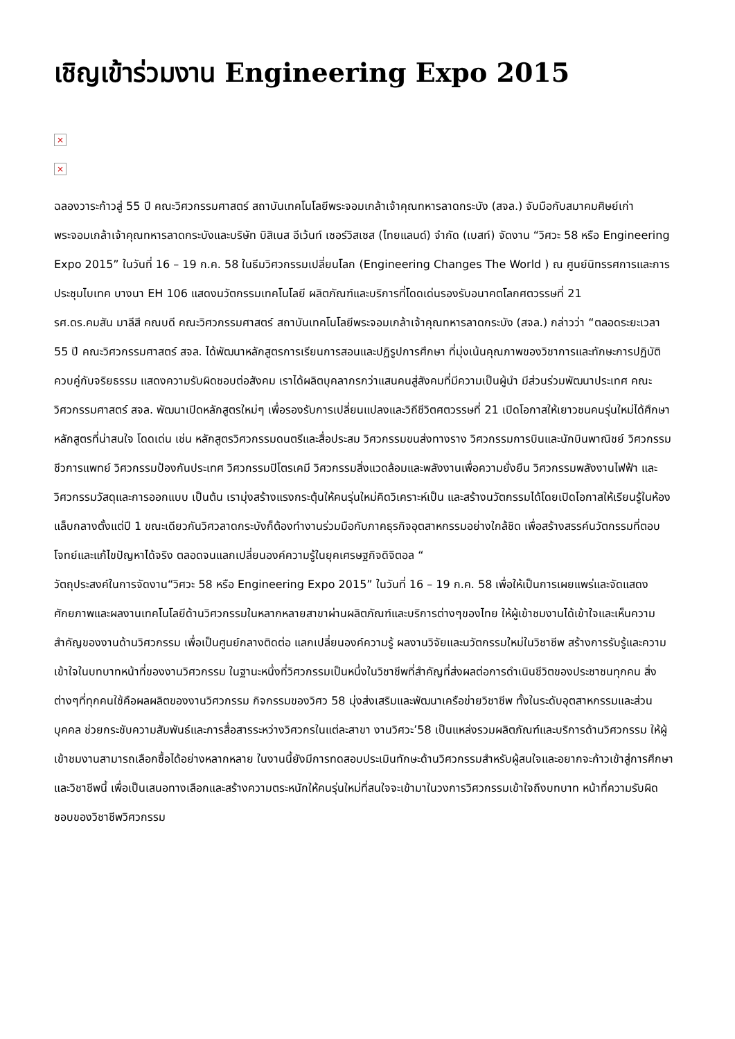เชิญเข้าร่วมงาน Engineering Expo 2015
×
×
ฉลองวาระก้าวสู่ 55 ปี คณะวิศวกรรมศาสตร์ สถาบันเทคโนโลยีพระจอมเกล้าเจ้าคุณทหารลาดกระบัง (สจล.) จับมือกับสมาคมศิษย์เก่าพระจอมเกล้าเจ้าคุณทหารลาดกระบังและบริษัท บิสิเนส อีเว้นท์ เซอร์วิสเซส (ไทยแลนด์) จำกัด (เบสท์) จัดงาน “วิศวะ 58 หรือ Engineering Expo 2015” ในวันที่ 16 – 19 ก.ค. 58 ในธีมวิศวกรรมเปลี่ยนโลก (Engineering Changes The World ) ณ ศูนย์นิทรรศการและการประชุมไบเทค บางนา EH 106 แสดงนวัตกรรมเทคโนโลยี ผลิตภัณฑ์และบริการที่โดดเด่นรองรับอนาคตโลกศตวรรษที่ 21
รศ.ดร.คมสัน มาลีสี คณบดี คณะวิศวกรรมศาสตร์ สถาบันเทคโนโลยีพระจอมเกล้าเจ้าคุณทหารลาดกระบัง (สจล.) กล่าวว่า “ตลอดระยะเวลา 55 ปี คณะวิศวกรรมศาสตร์ สจล. ได้พัฒนาหลักสูตรการเรียนการสอนและปฏิรูปการศึกษา ที่มุ่งเน้นคุณภาพของวิชาการและทักษะการปฏิบัติ ควบคู่กับจริยธรรม แสดงความรับผิดชอบต่อสังคม เราได้ผลิตบุคลากรกว่าแสนคนสู่สังคมที่มีความเป็นผู้นำ มีส่วนร่วมพัฒนาประเทศ คณะวิศวกรรมศาสตร์ สจล. พัฒนาเปิดหลักสูตรใหม่ๆ เพื่อรองรับการเปลี่ยนแปลงและวิถีชีวิตศตวรรษที่ 21 เปิดโอกาสให้เยาวชนคนรุ่นใหม่ได้ศึกษาหลักสูตรที่น่าสนใจ โดดเด่น เช่น หลักสูตรวิศวกรรมดนตรีและสื่อประสม วิศวกรรมขนส่งทางราง วิศวกรรมการบินและนักบินพาณิชย์ วิศวกรรมชีวการแพทย์ วิศวกรรมป้องกันประเทศ วิศวกรรมปิโตรเคมี วิศวกรรมสิ่งแวดล้อมและพลังงานเพื่อความยั่งยืน วิศวกรรมพลังงานไฟฟ้า และวิศวกรรมวัสดุและการออกแบบ เป็นต้น เรามุ่งสร้างแรงกระตุ้นให้คนรุ่นใหม่คิดวิเคราะห์เป็น และสร้างนวัตกรรมได้โดยเปิดโอกาสให้เรียนรู้ในห้องแล็บกลางตั้งแต่ปี 1 ขณะเดียวกันวิศวลาดกระบังก็ต้องทำงานร่วมมือกับภาคธุรกิจอุตสาหกรรมอย่างใกล้ชิด เพื่อสร้างสรรค์นวัตกรรมที่ตอบโจทย์และแก้ไขปัญหาได้จริง ตลอดจนแลกเปลี่ยนองค์ความรู้ในยุคเศรษฐกิจดิจิตอล “
วัตถุประสงค์ในการจัดงาน“วิศวะ 58 หรือ Engineering Expo 2015” ในวันที่ 16 – 19 ก.ค. 58 เพื่อให้เป็นการเผยแพร่และจัดแสดงศักยภาพและผลงานเทคโนโลยีด้านวิศวกรรมในหลากหลายสาขาผ่านผลิตภัณฑ์และบริการต่างๆของไทย ให้ผู้เข้าชมงานได้เข้าใจและเห็นความสำคัญของงานด้านวิศวกรรม เพื่อเป็นศูนย์กลางติดต่อ แลกเปลี่ยนองค์ความรู้ ผลงานวิจัยและนวัตกรรมใหม่ในวิชาชีพ สร้างการรับรู้และความเข้าใจในบทบาทหน้าที่ของงานวิศวกรรม ในฐานะหนึ่งที่วิศวกรรมเป็นหนึ่งในวิชาชีพที่สำคัญที่ส่งผลต่อการดำเนินชีวิตของประชาชนทุกคน สิ่งต่างๆที่ทุกคนใช้คือผลผลิตของงานวิศวกรรม กิจกรรมของวิศว 58 มุ่งส่งเสริมและพัฒนาเครือข่ายวิชาชีพ ทั้งในระดับอุตสาหกรรมและส่วนบุคคล ช่วยกระชับความสัมพันธ์และการสื่อสารระหว่างวิศวกรในแต่ละสาขา งานวิศวะ’58 เป็นแหล่งรวมผลิตภัณฑ์และบริการด้านวิศวกรรม ให้ผู้เข้าชมงานสามารถเลือกซื้อได้อย่างหลากหลาย ในงานนี้ยังมีการทดสอบประเมินทักษะด้านวิศวกรรมสำหรับผู้สนใจและอยากจะก้าวเข้าสู่การศึกษาและวิชาชีพนี้ เพื่อเป็นเสนอทางเลือกและสร้างความตระหนักให้คนรุ่นใหม่ที่สนใจจะเข้ามาในวงการวิศวกรรมเข้าใจถึงบทบาท หน้าที่ความรับผิดชอบของวิชาชีพวิศวกรรม